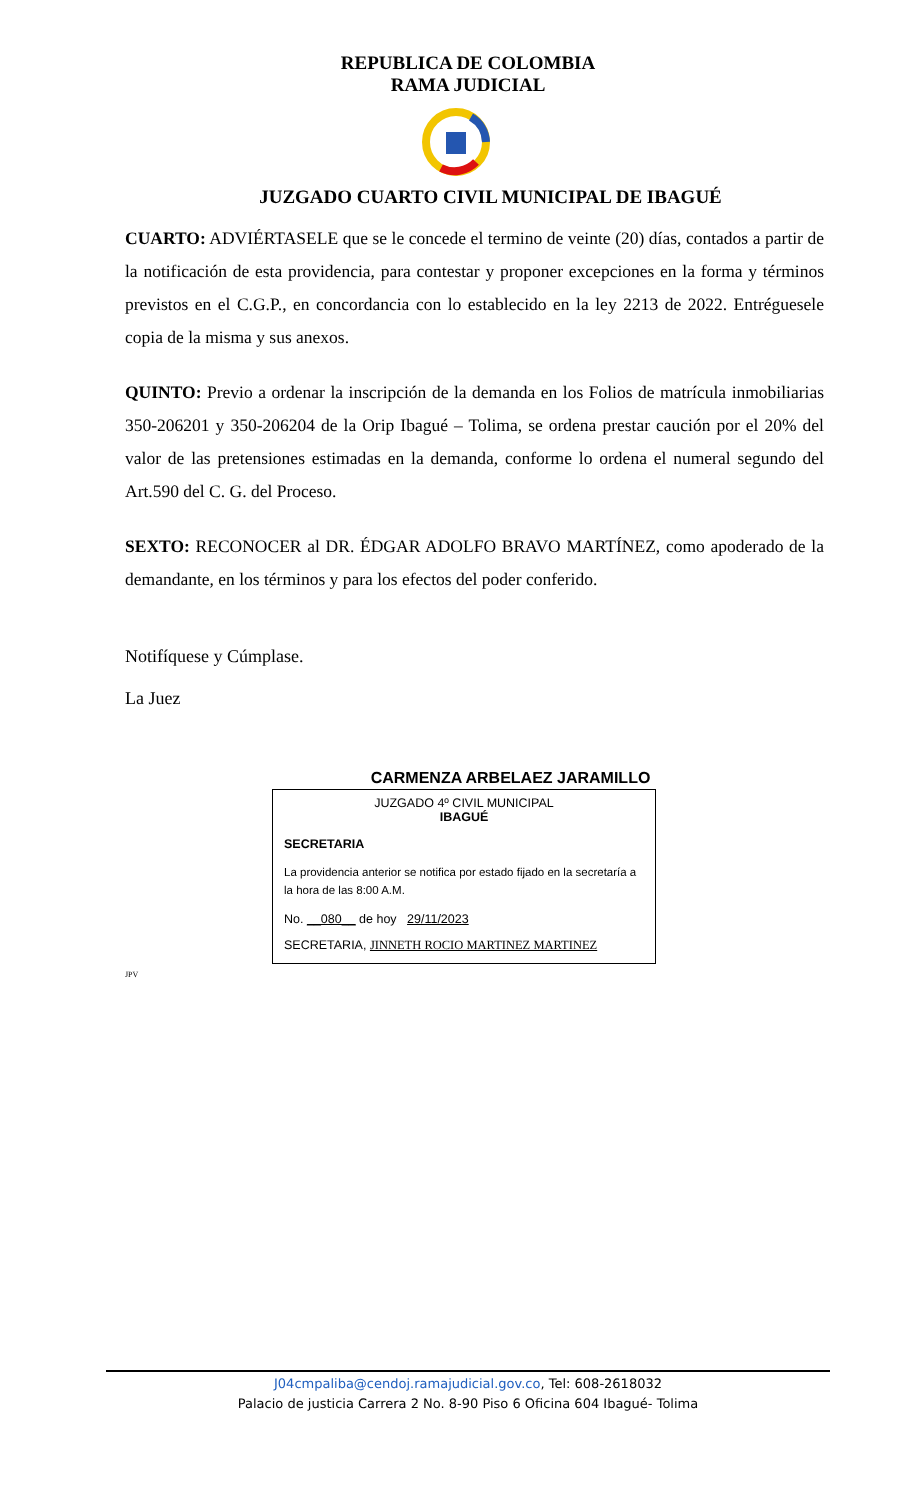REPUBLICA DE COLOMBIA
RAMA JUDICIAL
JUZGADO CUARTO CIVIL MUNICIPAL DE IBAGUÉ
CUARTO: ADVIÉRTASELE que se le concede el termino de veinte (20) días, contados a partir de la notificación de esta providencia, para contestar y proponer excepciones en la forma y términos previstos en el C.G.P., en concordancia con lo establecido en la ley 2213 de 2022. Entrégueselе copia de la misma y sus anexos.
QUINTO: Previo a ordenar la inscripción de la demanda en los Folios de matrícula inmobiliarias 350-206201 y 350-206204 de la Orip Ibagué – Tolima, se ordena prestar caución por el 20% del valor de las pretensiones estimadas en la demanda, conforme lo ordena el numeral segundo del Art.590 del C. G. del Proceso.
SEXTO: RECONOCER al DR. ÉDGAR ADOLFO BRAVO MARTÍNEZ, como apoderado de la demandante, en los términos y para los efectos del poder conferido.
Notifíquese y Cúmplase.
La Juez
CARMENZA ARBELAEZ JARAMILLO
JUZGADO 4º CIVIL MUNICIPAL
IBAGUÉ
SECRETARIA
La providencia anterior se notifica por estado fijado en la secretaría a la hora de las 8:00 A.M.
No. __080__ de hoy 29/11/2023
SECRETARIA, JINNETH ROCIO MARTINEZ MARTINEZ
JPV
J04cmpaliba@cendoj.ramajudicial.gov.co, Tel: 608-2618032
Palacio de justicia Carrera 2 No. 8-90 Piso 6 Oficina 604 Ibagué- Tolima